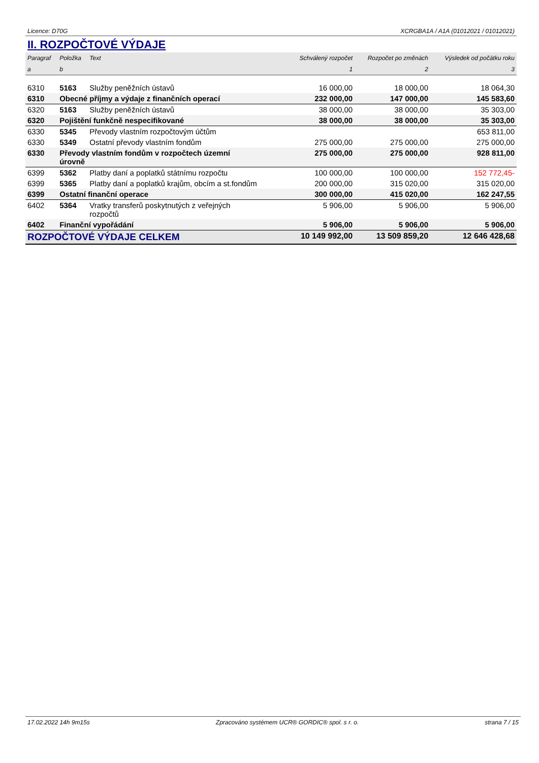Licence: D70G XCRGBA1A / A1A (01012021 / 01012021)
II. ROZPOČTOVÉ VÝDAJE
| Paragraf | Položka | Text | Schválený rozpočet | Rozpočet po změnách | Výsledek od počátku roku |
| --- | --- | --- | --- | --- | --- |
| a | b | | 1 | 2 | 3 |
| 6310 | 5163 | Služby peněžních ústavů | 16 000,00 | 18 000,00 | 18 064,30 |
| 6310 | Obecné příjmy a výdaje z finančních operací | | 232 000,00 | 147 000,00 | 145 583,60 |
| 6320 | 5163 | Služby peněžních ústavů | 38 000,00 | 38 000,00 | 35 303,00 |
| 6320 | Pojištění funkčně nespecifikované | | 38 000,00 | 38 000,00 | 35 303,00 |
| 6330 | 5345 | Převody vlastním rozpočtovým účtům | | | 653 811,00 |
| 6330 | 5349 | Ostatní převody vlastním fondům | 275 000,00 | 275 000,00 | 275 000,00 |
| 6330 | Převody vlastním fondům v rozpočtech územní úrovně | | 275 000,00 | 275 000,00 | 928 811,00 |
| 6399 | 5362 | Platby daní a poplatků státnímu rozpočtu | 100 000,00 | 100 000,00 | 152 772,45- |
| 6399 | 5365 | Platby daní a poplatků krajům, obcím a st.fondům | 200 000,00 | 315 020,00 | 315 020,00 |
| 6399 | Ostatní finanční operace | | 300 000,00 | 415 020,00 | 162 247,55 |
| 6402 | 5364 | Vratky transferů poskytnutých z veřejných rozpočtů | 5 906,00 | 5 906,00 | 5 906,00 |
| 6402 | Finanční vypořádání | | 5 906,00 | 5 906,00 | 5 906,00 |
| ROZPOČTOVÉ VÝDAJE CELKEM | | | 10 149 992,00 | 13 509 859,20 | 12 646 428,68 |
17.02.2022 14h 9m15s Zpracováno systémem UCR® GORDIC® spol. s r. o. strana 7 / 15